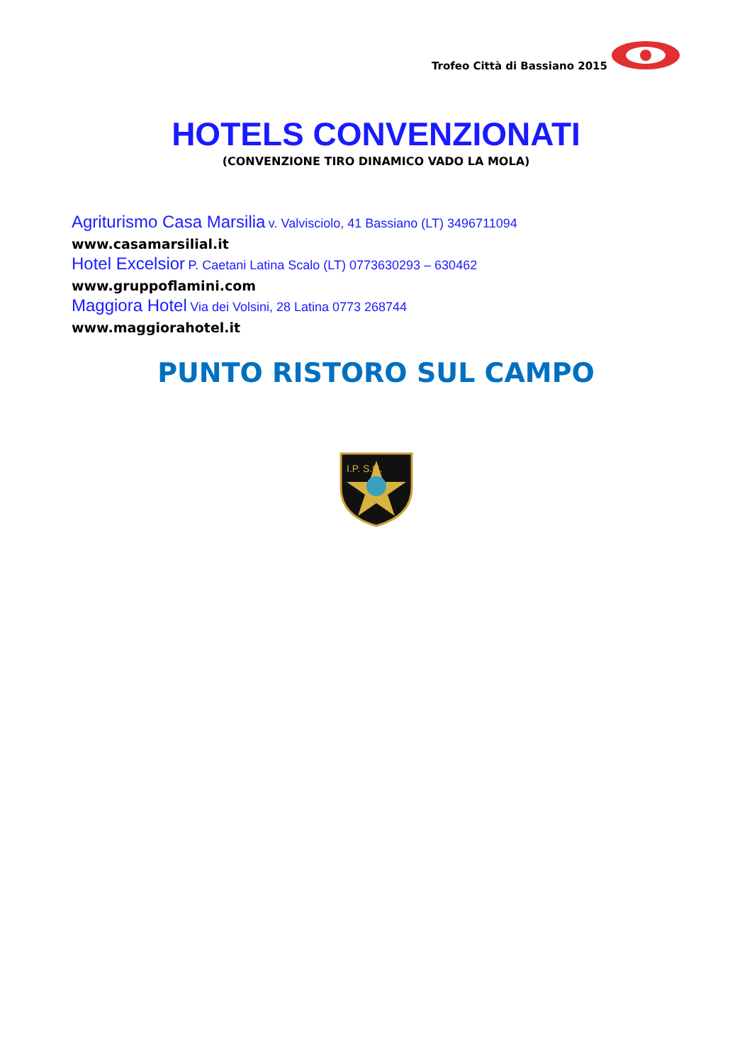Trofeo Città di Bassiano 2015
HOTELS CONVENZIONATI
(CONVENZIONE TIRO DINAMICO VADO LA MOLA)
Agriturismo Casa Marsilia v. Valvisciolo, 41 Bassiano (LT) 3496711094
www.casamarsilial.it
Hotel Excelsior P. Caetani Latina Scalo (LT) 0773630293 – 630462
www.gruppoflamini.com
Maggiora Hotel Via dei Volsini, 28 Latina 0773 268744
www.maggiorahotel.it
PUNTO RISTORO SUL CAMPO
I.P. S.C.